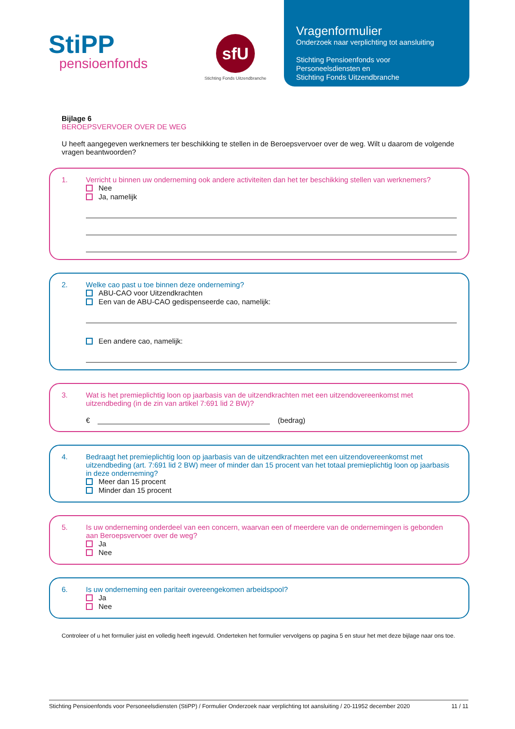StiPP
pensioenfonds
sfU
Stichting Fonds Uitzendbranche
Vragenformulier
Onderzoek naar verplichting tot aansluiting
Stichting Pensioenfonds voor
Personeelsdiensten en
Stichting Fonds Uitzendbranche
Bijlage 6
BEROEPSVERVOER OVER DE WEG
U heeft aangegeven werknemers ter beschikking te stellen in de Beroepsvervoer over de weg. Wilt u daarom de volgende vragen beantwoorden?
1. Verricht u binnen uw onderneming ook andere activiteiten dan het ter beschikking stellen van werknemers?
Nee
Ja, namelijk
2. Welke cao past u toe binnen deze onderneming?
ABU-CAO voor Uitzendkrachten
Een van de ABU-CAO gedispenseerde cao, namelijk:
Een andere cao, namelijk:
3. Wat is het premieplichtig loon op jaarbasis van de uitzendkrachten met een uitzendovereenkomst met uitzendbeding (in de zin van artikel 7:691 lid 2 BW)?
€ (bedrag)
4. Bedraagt het premieplichtig loon op jaarbasis van de uitzendkrachten met een uitzendovereenkomst met uitzendbeding (art. 7:691 lid 2 BW) meer of minder dan 15 procent van het totaal premieplichtig loon op jaarbasis in deze onderneming?
Meer dan 15 procent
Minder dan 15 procent
5. Is uw onderneming onderdeel van een concern, waarvan een of meerdere van de ondernemingen is gebonden aan Beroepsvervoer over de weg?
Ja
Nee
6. Is uw onderneming een paritair overeengekomen arbeidspool?
Ja
Nee
Controleer of u het formulier juist en volledig heeft ingevuld. Onderteken het formulier vervolgens op pagina 5 en stuur het met deze bijlage naar ons toe.
Stichting Pensioenfonds voor Personeelsdiensten (StiPP) / Formulier Onderzoek naar verplichting tot aansluiting / 20-11952 december 2020 11 / 11